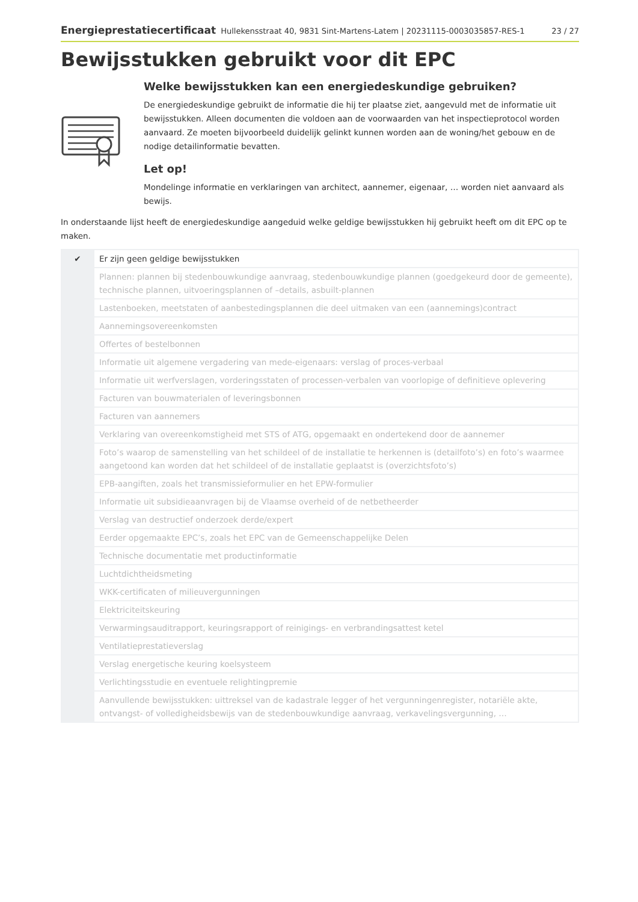Energieprestatiecertificaat Hullekensstraat 40, 9831 Sint-Martens-Latem | 20231115-0003035857-RES-1 23 / 27
Bewijsstukken gebruikt voor dit EPC
Welke bewijsstukken kan een energiedeskundige gebruiken?
De energiedeskundige gebruikt de informatie die hij ter plaatse ziet, aangevuld met de informatie uit bewijsstukken. Alleen documenten die voldoen aan de voorwaarden van het inspectieprotocol worden aanvaard. Ze moeten bijvoorbeeld duidelijk gelinkt kunnen worden aan de woning/het gebouw en de nodige detailinformatie bevatten.
Let op!
Mondelinge informatie en verklaringen van architect, aannemer, eigenaar, … worden niet aanvaard als bewijs.
In onderstaande lijst heeft de energiedeskundige aangeduid welke geldige bewijsstukken hij gebruikt heeft om dit EPC op te maken.
| ✔ | Er zijn geen geldige bewijsstukken |
| | Plannen: plannen bij stedenbouwkundige aanvraag, stedenbouwkundige plannen (goedgekeurd door de gemeente), technische plannen, uitvoeringsplannen of –details, asbuilt-plannen |
| | Lastenboeken, meetstaten of aanbestedingsplannen die deel uitmaken van een (aannemings)contract |
| | Aannemingsovereenkomsten |
| | Offertes of bestelbonnen |
| | Informatie uit algemene vergadering van mede-eigenaars: verslag of proces-verbaal |
| | Informatie uit werfverslagen, vorderingsstaten of processen-verbalen van voorlopige of definitieve oplevering |
| | Facturen van bouwmaterialen of leveringsbonnen |
| | Facturen van aannemers |
| | Verklaring van overeenkomstigheid met STS of ATG, opgemaakt en ondertekend door de aannemer |
| | Foto’s waarop de samenstelling van het schildeel of de installatie te herkennen is (detailfoto’s) en foto’s waarmee aangetoond kan worden dat het schildeel of de installatie geplaatst is (overzichtsfoto’s) |
| | EPB-aangiften, zoals het transmissieformulier en het EPW-formulier |
| | Informatie uit subsidieaanvragen bij de Vlaamse overheid of de netbetheerder |
| | Verslag van destructief onderzoek derde/expert |
| | Eerder opgemaakte EPC’s, zoals het EPC van de Gemeenschappelijke Delen |
| | Technische documentatie met productinformatie |
| | Luchtdichtheidsmeting |
| | WKK-certificaten of milieuvergunningen |
| | Elektriciteitskeuring |
| | Verwarmingsauditrapport, keuringsrapport of reinigings- en verbrandingsattest ketel |
| | Ventilatieprestatieverslag |
| | Verslag energetische keuring koelsysteem |
| | Verlichtingsstudie en eventuele relightingpremie |
| | Aanvullende bewijsstukken: uittreksel van de kadastrale legger of het vergunningenregister, notariële akte, ontvangst- of volledigheidsbewijs van de stedenbouwkundige aanvraag, verkavelingsvergunning, … |